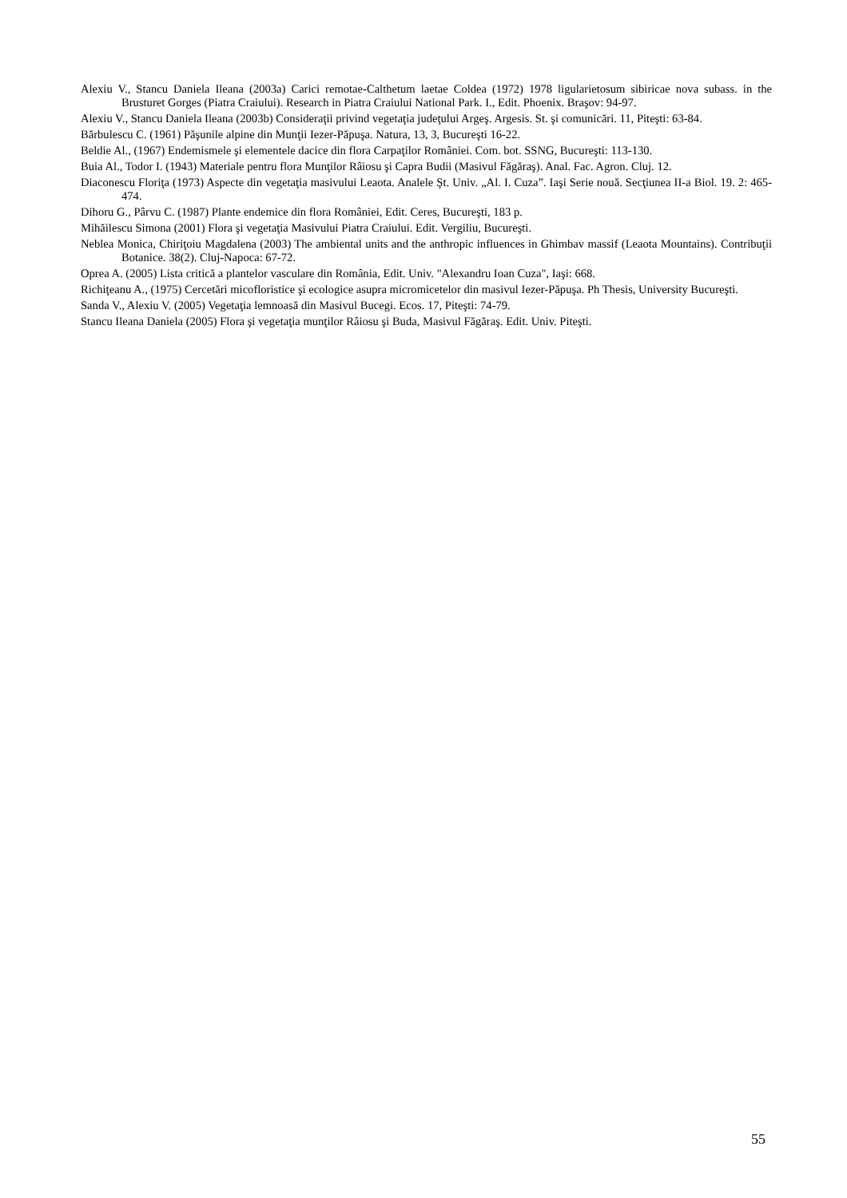Alexiu V., Stancu Daniela Ileana (2003a) Carici remotae-Calthetum laetae Coldea (1972) 1978 ligularietosum sibiricae nova subass. in the Brusturet Gorges (Piatra Craiului). Research in Piatra Craiului National Park. I., Edit. Phoenix. Braşov: 94-97.
Alexiu V., Stancu Daniela Ileana (2003b) Consideraţii privind vegetaţia judeţului Argeş. Argesis. St. şi comunicări. 11, Piteşti: 63-84.
Bărbulescu C. (1961) Păşunile alpine din Munţii Iezer-Păpuşa. Natura, 13, 3, Bucureşti 16-22.
Beldie Al., (1967) Endemismele şi elementele dacice din flora Carpaţilor României. Com. bot. SSNG, Bucureşti: 113-130.
Buia Al., Todor I. (1943) Materiale pentru flora Munţilor Râiosu şi Capra Budii (Masivul Făgăraş). Anal. Fac. Agron. Cluj. 12.
Diaconescu Floriţa (1973) Aspecte din vegetaţia masivului Leaota. Analele Şt. Univ. „Al. I. Cuza”. Iaşi Serie nouă. Secţiunea II-a Biol. 19. 2: 465-474.
Dihoru G., Pârvu C. (1987) Plante endemice din flora României, Edit. Ceres, Bucureşti, 183 p.
Mihăilescu Simona (2001) Flora şi vegetaţia Masivului Piatra Craiului. Edit. Vergiliu, Bucureşti.
Neblea Monica, Chiriţoiu Magdalena (2003) The ambiental units and the anthropic influences in Ghimbav massif (Leaota Mountains). Contribuţii Botanice. 38(2). Cluj-Napoca: 67-72.
Oprea A. (2005) Lista critică a plantelor vasculare din România, Edit. Univ. "Alexandru Ioan Cuza", Iaşi: 668.
Richiţeanu A., (1975) Cercetări micofloristice şi ecologice asupra micromicetelor din masivul Iezer-Păpuşa. Ph Thesis, University Bucureşti.
Sanda V., Alexiu V. (2005) Vegetaţia lemnoasă din Masivul Bucegi. Ecos. 17, Piteşti: 74-79.
Stancu Ileana Daniela (2005) Flora şi vegetaţia munţilor Râiosu şi Buda, Masivul Făgăraş. Edit. Univ. Piteşti.
55